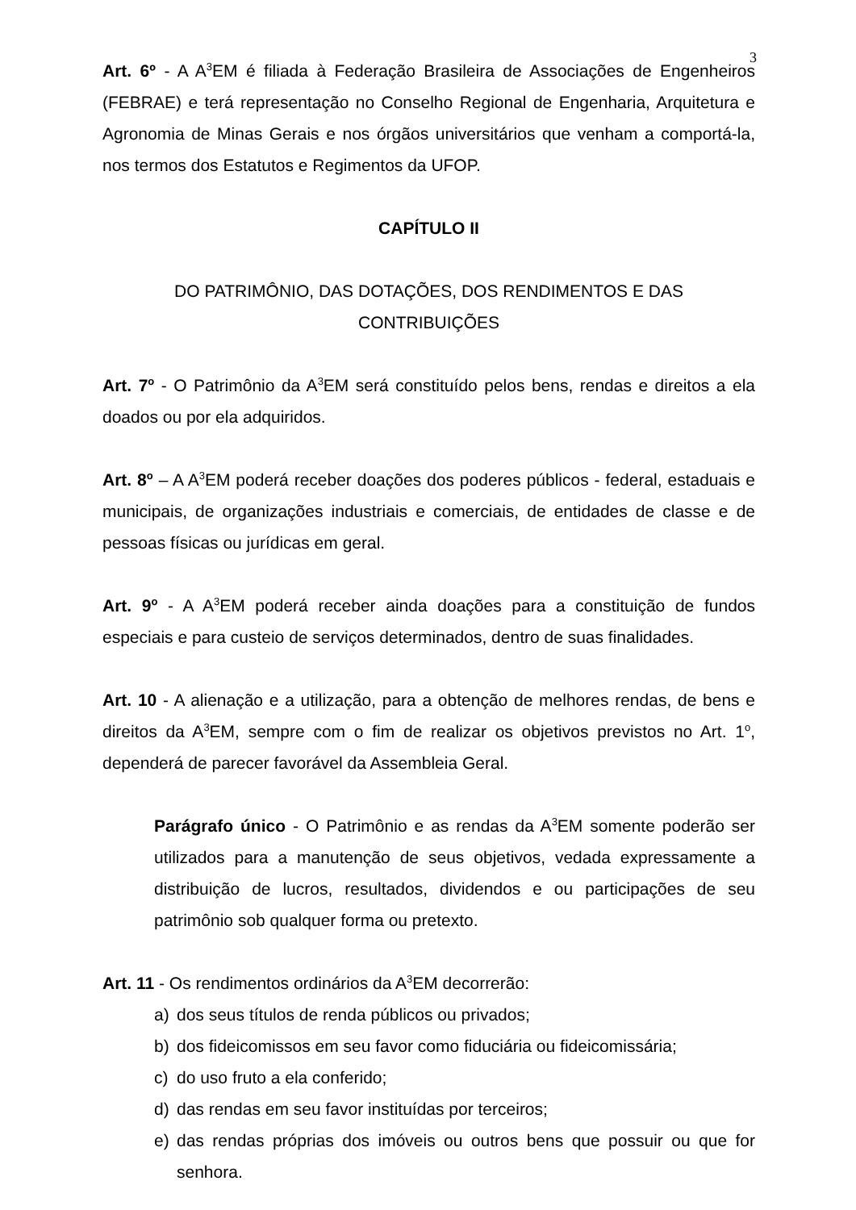3
Art. 6º - A A<sup>3</sup>EM é filiada à Federação Brasileira de Associações de Engenheiros (FEBRAE) e terá representação no Conselho Regional de Engenharia, Arquitetura e Agronomia de Minas Gerais e nos órgãos universitários que venham a comportá-la, nos termos dos Estatutos e Regimentos da UFOP.
CAPÍTULO II
DO PATRIMÔNIO, DAS DOTAÇÕES, DOS RENDIMENTOS E DAS
CONTRIBUIÇÕES
Art. 7<sup>o</sup> - O Patrimônio da A<sup>3</sup>EM será constituído pelos bens, rendas e direitos a ela doados ou por ela adquiridos.
Art. 8<sup>o</sup> – A A<sup>3</sup>EM poderá receber doações dos poderes públicos - federal, estaduais e municipais, de organizações industriais e comerciais, de entidades de classe e de pessoas físicas ou jurídicas em geral.
Art. 9<sup>o</sup> - A A<sup>3</sup>EM poderá receber ainda doações para a constituição de fundos especiais e para custeio de serviços determinados, dentro de suas finalidades.
Art. 10 - A alienação e a utilização, para a obtenção de melhores rendas, de bens e direitos da A<sup>3</sup>EM, sempre com o fim de realizar os objetivos previstos no Art. 1<sup>o</sup>, dependerá de parecer favorável da Assembleia Geral.
Parágrafo único - O Patrimônio e as rendas da A<sup>3</sup>EM somente poderão ser utilizados para a manutenção de seus objetivos, vedada expressamente a distribuição de lucros, resultados, dividendos e ou participações de seu patrimônio sob qualquer forma ou pretexto.
Art. 11 - Os rendimentos ordinários da A<sup>3</sup>EM decorrerão:
a) dos seus títulos de renda públicos ou privados;
b) dos fideicomissos em seu favor como fiduciária ou fideicomissária;
c) do uso fruto a ela conferido;
d) das rendas em seu favor instituídas por terceiros;
e) das rendas próprias dos imóveis ou outros bens que possuir ou que for senhora.